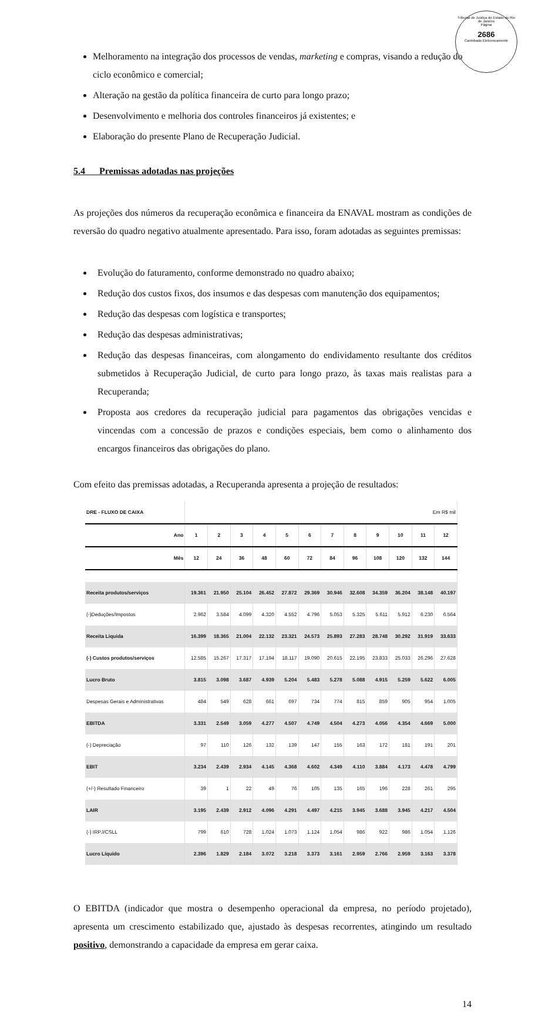Tribunal de Justiça do Estado do Rio de Janeiro
Página
2686
Carimbado Eletronicamente
Melhoramento na integração dos processos de vendas, marketing e compras, visando a redução do ciclo econômico e comercial;
Alteração na gestão da política financeira de curto para longo prazo;
Desenvolvimento e melhoria dos controles financeiros já existentes; e
Elaboração do presente Plano de Recuperação Judicial.
5.4 Premissas adotadas nas projeções
As projeções dos números da recuperação econômica e financeira da ENAVAL mostram as condições de reversão do quadro negativo atualmente apresentado. Para isso, foram adotadas as seguintes premissas:
Evolução do faturamento, conforme demonstrado no quadro abaixo;
Redução dos custos fixos, dos insumos e das despesas com manutenção dos equipamentos;
Redução das despesas com logística e transportes;
Redução das despesas administrativas;
Redução das despesas financeiras, com alongamento do endividamento resultante dos créditos submetidos à Recuperação Judicial, de curto para longo prazo, às taxas mais realistas para a Recuperanda;
Proposta aos credores da recuperação judicial para pagamentos das obrigações vencidas e vincendas com a concessão de prazos e condições especiais, bem como o alinhamento dos encargos financeiros das obrigações do plano.
Com efeito das premissas adotadas, a Recuperanda apresenta a projeção de resultados:
| DRE - FLUXO DE CAIXA | Em R$ mil | | | | | | | | | | | |
| --- | --- | --- | --- | --- | --- | --- | --- | --- | --- | --- | --- | --- |
| Ano | 1 | 2 | 3 | 4 | 5 | 6 | 7 | 8 | 9 | 10 | 11 | 12 |
| Mês | 12 | 24 | 36 | 48 | 60 | 72 | 84 | 96 | 108 | 120 | 132 | 144 |
| Receita produtos/serviços | 19.361 | 21.950 | 25.104 | 26.452 | 27.872 | 29.369 | 30.946 | 32.608 | 34.359 | 36.204 | 38.148 | 40.197 |
| (-)Deduções/Impostos | 2.962 | 3.584 | 4.099 | 4.320 | 4.552 | 4.796 | 5.053 | 5.325 | 5.611 | 5.912 | 6.230 | 6.564 |
| Receita Liquida | 16.399 | 18.365 | 21.004 | 22.132 | 23.321 | 24.573 | 25.893 | 27.283 | 28.748 | 30.292 | 31.919 | 33.633 |
| (-) Custos produtos/serviços | 12.585 | 15.267 | 17.317 | 17.194 | 18.117 | 19.090 | 20.615 | 22.195 | 23.833 | 25.033 | 26.296 | 27.628 |
| Lucro Bruto | 3.815 | 3.098 | 3.687 | 4.939 | 5.204 | 5.483 | 5.278 | 5.088 | 4.915 | 5.259 | 5.622 | 6.005 |
| Despesas Gerais e Administrativas | 484 | 549 | 628 | 661 | 697 | 734 | 774 | 815 | 859 | 905 | 954 | 1.005 |
| EBITDA | 3.331 | 2.549 | 3.059 | 4.277 | 4.507 | 4.749 | 4.504 | 4.273 | 4.056 | 4.354 | 4.669 | 5.000 |
| (-) Depreciação | 97 | 110 | 126 | 132 | 139 | 147 | 155 | 163 | 172 | 181 | 191 | 201 |
| EBIT | 3.234 | 2.439 | 2.934 | 4.145 | 4.368 | 4.602 | 4.349 | 4.110 | 3.884 | 4.173 | 4.478 | 4.799 |
| (+/-) Resultado Financeiro | 39 | 1 | 22 | 49 | 76 | 105 | 135 | 165 | 196 | 228 | 261 | 295 |
| LAIR | 3.195 | 2.439 | 2.912 | 4.096 | 4.291 | 4.497 | 4.215 | 3.945 | 3.688 | 3.945 | 4.217 | 4.504 |
| (-) IRPJ/CSLL | 799 | 610 | 728 | 1.024 | 1.073 | 1.124 | 1.054 | 986 | 922 | 986 | 1.054 | 1.126 |
| Lucro Líquido | 2.396 | 1.829 | 2.184 | 3.072 | 3.218 | 3.373 | 3.161 | 2.959 | 2.766 | 2.959 | 3.163 | 3.378 |
O EBITDA (indicador que mostra o desempenho operacional da empresa, no período projetado), apresenta um crescimento estabilizado que, ajustado às despesas recorrentes, atingindo um resultado positivo, demonstrando a capacidade da empresa em gerar caixa.
14